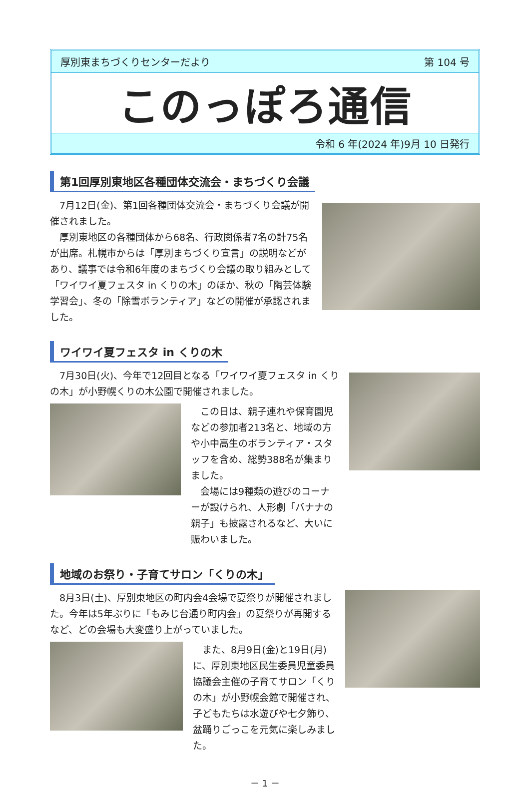厚別東まちづくりセンターだより 第 104 号
このっぽろ通信
令和 6 年(2024 年)9月 10 日発行
第1回厚別東地区各種団体交流会・まちづくり会議
　7月12日(金)、第1回各種団体交流会・まちづくり会議が開催されました。
　厚別東地区の各種団体から68名、行政関係者7名の計75名が出席。札幌市からは「厚別まちづくり宣言」の説明などがあり、議事では令和6年度のまちづくり会議の取り組みとして「ワイワイ夏フェスタ in くりの木」のほか、秋の「陶芸体験学習会」、冬の「除雪ボランティア」などの開催が承認されました。
ワイワイ夏フェスタ in くりの木
　7月30日(火)、今年で12回目となる「ワイワイ夏フェスタ in くりの木」が小野幌くりの木公園で開催されました。
　この日は、親子連れや保育園児などの参加者213名と、地域の方や小中高生のボランティア・スタッフを含め、総勢388名が集まりました。
　会場には9種類の遊びのコーナーが設けられ、人形劇「バナナの親子」も披露されるなど、大いに賑わいました。
地域のお祭り・子育てサロン「くりの木」
　8月3日(土)、厚別東地区の町内会4会場で夏祭りが開催されました。今年は5年ぶりに「もみじ台通り町内会」の夏祭りが再開するなど、どの会場も大変盛り上がっていました。
　また、8月9日(金)と19日(月)に、厚別東地区民生委員児童委員協議会主催の子育てサロン「くりの木」が小野幌会館で開催され、子どもたちは水遊びや七夕飾り、盆踊りごっこを元気に楽しみました。
－ 1 －